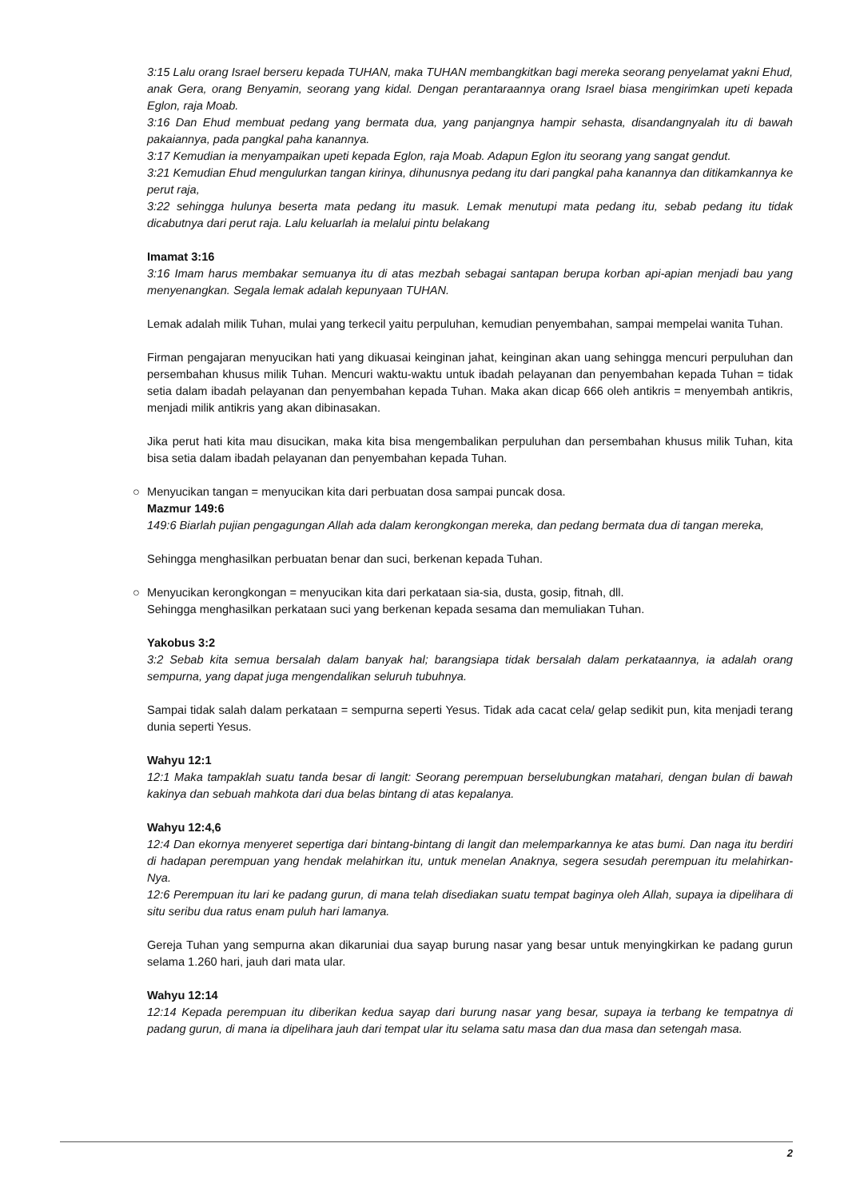3:15 Lalu orang Israel berseru kepada TUHAN, maka TUHAN membangkitkan bagi mereka seorang penyelamat yakni Ehud, anak Gera, orang Benyamin, seorang yang kidal. Dengan perantaraannya orang Israel biasa mengirimkan upeti kepada Eglon, raja Moab.
3:16 Dan Ehud membuat pedang yang bermata dua, yang panjangnya hampir sehasta, disandangnyalah itu di bawah pakaiannya, pada pangkal paha kanannya.
3:17 Kemudian ia menyampaikan upeti kepada Eglon, raja Moab. Adapun Eglon itu seorang yang sangat gendut.
3:21 Kemudian Ehud mengulurkan tangan kirinya, dihunusnya pedang itu dari pangkal paha kanannya dan ditikamkannya ke perut raja,
3:22 sehingga hulunya beserta mata pedang itu masuk. Lemak menutupi mata pedang itu, sebab pedang itu tidak dicabutnya dari perut raja. Lalu keluarlah ia melalui pintu belakang
Imamat 3:16
3:16 Imam harus membakar semuanya itu di atas mezbah sebagai santapan berupa korban api-apian menjadi bau yang menyenangkan. Segala lemak adalah kepunyaan TUHAN.
Lemak adalah milik Tuhan, mulai yang terkecil yaitu perpuluhan, kemudian penyembahan, sampai mempelai wanita Tuhan.
Firman pengajaran menyucikan hati yang dikuasai keinginan jahat, keinginan akan uang sehingga mencuri perpuluhan dan persembahan khusus milik Tuhan. Mencuri waktu-waktu untuk ibadah pelayanan dan penyembahan kepada Tuhan = tidak setia dalam ibadah pelayanan dan penyembahan kepada Tuhan. Maka akan dicap 666 oleh antikris = menyembah antikris, menjadi milik antikris yang akan dibinasakan.
Jika perut hati kita mau disucikan, maka kita bisa mengembalikan perpuluhan dan persembahan khusus milik Tuhan, kita bisa setia dalam ibadah pelayanan dan penyembahan kepada Tuhan.
○ Menyucikan tangan = menyucikan kita dari perbuatan dosa sampai puncak dosa.
Mazmur 149:6
149:6 Biarlah pujian pengagungan Allah ada dalam kerongkongan mereka, dan pedang bermata dua di tangan mereka,
Sehingga menghasilkan perbuatan benar dan suci, berkenan kepada Tuhan.
○ Menyucikan kerongkongan = menyucikan kita dari perkataan sia-sia, dusta, gosip, fitnah, dll.
Sehingga menghasilkan perkataan suci yang berkenan kepada sesama dan memuliakan Tuhan.
Yakobus 3:2
3:2 Sebab kita semua bersalah dalam banyak hal; barangsiapa tidak bersalah dalam perkataannya, ia adalah orang sempurna, yang dapat juga mengendalikan seluruh tubuhnya.
Sampai tidak salah dalam perkataan = sempurna seperti Yesus. Tidak ada cacat cela/ gelap sedikit pun, kita menjadi terang dunia seperti Yesus.
Wahyu 12:1
12:1 Maka tampaklah suatu tanda besar di langit: Seorang perempuan berselubungkan matahari, dengan bulan di bawah kakinya dan sebuah mahkota dari dua belas bintang di atas kepalanya.
Wahyu 12:4,6
12:4 Dan ekornya menyeret sepertiga dari bintang-bintang di langit dan melemparkannya ke atas bumi. Dan naga itu berdiri di hadapan perempuan yang hendak melahirkan itu, untuk menelan Anaknya, segera sesudah perempuan itu melahirkan-Nya.
12:6 Perempuan itu lari ke padang gurun, di mana telah disediakan suatu tempat baginya oleh Allah, supaya ia dipelihara di situ seribu dua ratus enam puluh hari lamanya.
Gereja Tuhan yang sempurna akan dikaruniai dua sayap burung nasar yang besar untuk menyingkirkan ke padang gurun selama 1.260 hari, jauh dari mata ular.
Wahyu 12:14
12:14 Kepada perempuan itu diberikan kedua sayap dari burung nasar yang besar, supaya ia terbang ke tempatnya di padang gurun, di mana ia dipelihara jauh dari tempat ular itu selama satu masa dan dua masa dan setengah masa.
2